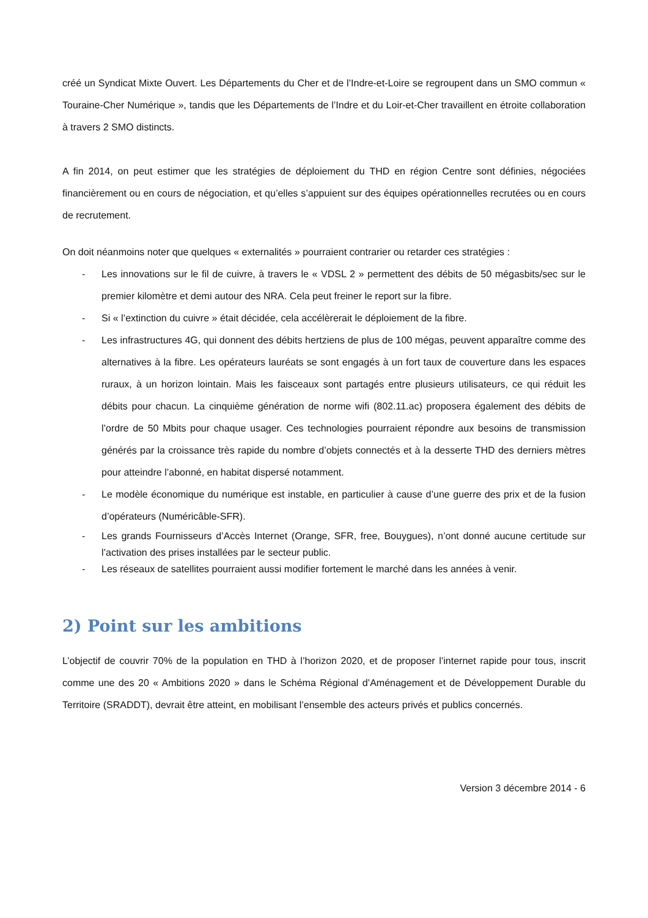créé un Syndicat Mixte Ouvert. Les Départements du Cher et de l’Indre-et-Loire se regroupent dans un SMO commun « Touraine-Cher Numérique », tandis que les Départements de l’Indre et du Loir-et-Cher travaillent en étroite collaboration à travers 2 SMO distincts.
A fin 2014, on peut estimer que les stratégies de déploiement du THD en région Centre sont définies, négociées financièrement ou en cours de négociation, et qu’elles s’appuient sur des équipes opérationnelles recrutées ou en cours de recrutement.
On doit néanmoins noter que quelques « externalités » pourraient contrarier ou retarder ces stratégies :
- Les innovations sur le fil de cuivre, à travers le « VDSL 2 » permettent des débits de 50 mégasbits/sec sur le premier kilomètre et demi autour des NRA. Cela peut freiner le report sur la fibre.
- Si « l’extinction du cuivre » était décidée, cela accélèrerait le déploiement de la fibre.
- Les infrastructures 4G, qui donnent des débits hertziens de plus de 100 mégas, peuvent apparaître comme des alternatives à la fibre. Les opérateurs lauréats se sont engagés à un fort taux de couverture dans les espaces ruraux, à un horizon lointain. Mais les faisceaux sont partagés entre plusieurs utilisateurs, ce qui réduit les débits pour chacun. La cinquième génération de norme wifi (802.11.ac) proposera également des débits de l’ordre de 50 Mbits pour chaque usager. Ces technologies pourraient répondre aux besoins de transmission générés par la croissance très rapide du nombre d’objets connectés et à la desserte THD des derniers mètres pour atteindre l’abonné, en habitat dispersé notamment.
- Le modèle économique du numérique est instable, en particulier à cause d’une guerre des prix et de la fusion d’opérateurs (Numéricâble-SFR).
- Les grands Fournisseurs d’Accès Internet (Orange, SFR, free, Bouygues), n’ont donné aucune certitude sur l’activation des prises installées par le secteur public.
- Les réseaux de satellites pourraient aussi modifier fortement le marché dans les années à venir.
2) Point sur les ambitions
L’objectif de couvrir 70% de la population en THD à l’horizon 2020, et de proposer l’internet rapide pour tous, inscrit comme une des 20 « Ambitions 2020 » dans le Schéma Régional d’Aménagement et de Développement Durable du Territoire (SRADDT), devrait être atteint, en mobilisant l’ensemble des acteurs privés et publics concernés.
Version 3 décembre 2014 - 6